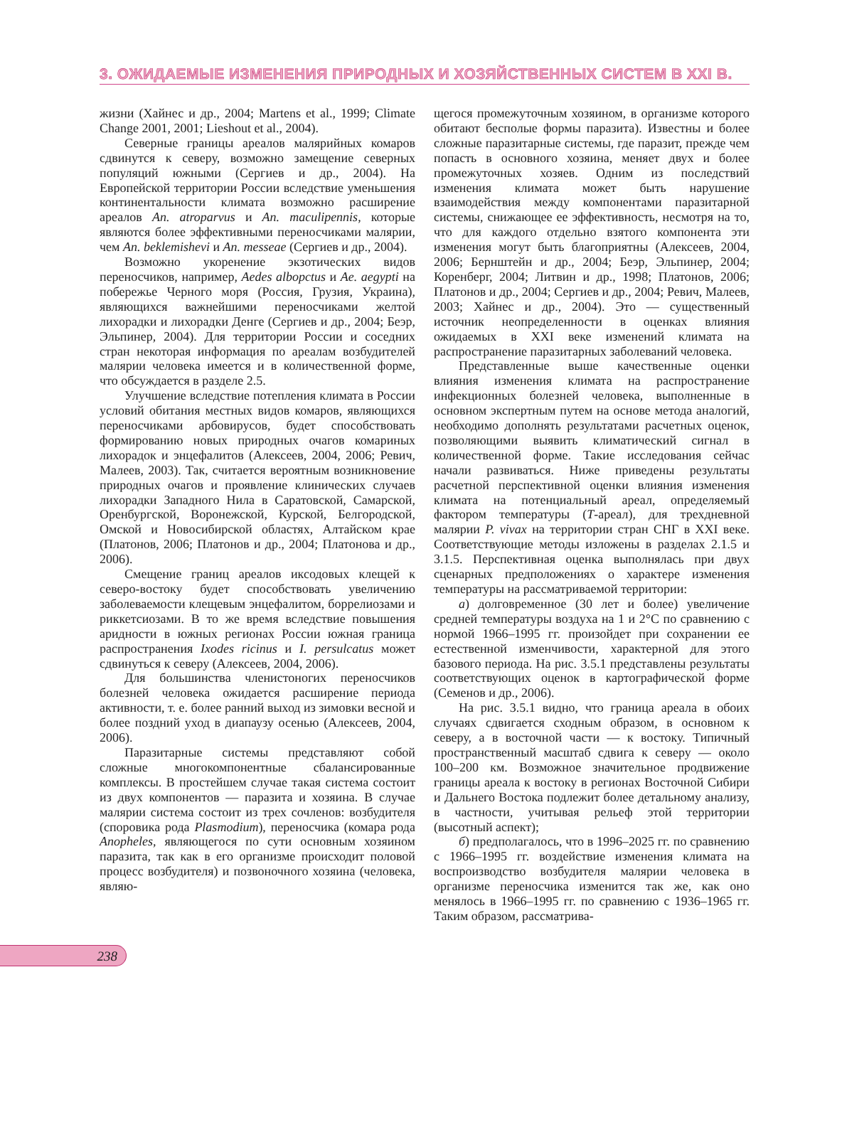3. ОЖИДАЕМЫЕ ИЗМЕНЕНИЯ ПРИРОДНЫХ И ХОЗЯЙСТВЕННЫХ СИСТЕМ В XXI В.
жизни (Хайнес и др., 2004; Martens et al., 1999; Climate Change 2001, 2001; Lieshout et al., 2004).
Северные границы ареалов малярийных комаров сдвинутся к северу, возможно замещение северных популяций южными (Сергиев и др., 2004). На Европейской территории России вследствие уменьшения континентальности климата возможно расширение ареалов An. atroparvus и An. maculipennis, которые являются более эффективными переносчиками малярии, чем An. beklemishevi и An. messeae (Сергиев и др., 2004).
Возможно укоренение экзотических видов переносчиков, например, Aedes albopctus и Ae. aegypti на побережье Черного моря (Россия, Грузия, Украина), являющихся важнейшими переносчиками желтой лихорадки и лихорадки Денге (Сергиев и др., 2004; Беэр, Эльпинер, 2004). Для территории России и соседних стран некоторая информация по ареалам возбудителей малярии человека имеется и в количественной форме, что обсуждается в разделе 2.5.
Улучшение вследствие потепления климата в России условий обитания местных видов комаров, являющихся переносчиками арбовирусов, будет способствовать формированию новых природных очагов комариных лихорадок и энцефалитов (Алексеев, 2004, 2006; Ревич, Малеев, 2003). Так, считается вероятным возникновение природных очагов и проявление клинических случаев лихорадки Западного Нила в Саратовской, Самарской, Оренбургской, Воронежской, Курской, Белгородской, Омской и Новосибирской областях, Алтайском крае (Платонов, 2006; Платонов и др., 2004; Платонова и др., 2006).
Смещение границ ареалов иксодовых клещей к северо-востоку будет способствовать увеличению заболеваемости клещевым энцефалитом, боррелиозами и риккетсиозами. В то же время вследствие повышения аридности в южных регионах России южная граница распространения Ixodes ricinus и I. persulcatus может сдвинуться к северу (Алексеев, 2004, 2006).
Для большинства членистоногих переносчиков болезней человека ожидается расширение периода активности, т. е. более ранний выход из зимовки весной и более поздний уход в диапаузу осенью (Алексеев, 2004, 2006).
Паразитарные системы представляют собой сложные многокомпонентные сбалансированные комплексы. В простейшем случае такая система состоит из двух компонентов — паразита и хозяина. В случае малярии система состоит из трех сочленов: возбудителя (споровика рода Plasmodium), переносчика (комара рода Anopheles, являющегося по сути основным хозяином паразита, так как в его организме происходит половой процесс возбудителя) и позвоночного хозяина (человека, являю-
щегося промежуточным хозяином, в организме которого обитают бесполые формы паразита). Известны и более сложные паразитарные системы, где паразит, прежде чем попасть в основного хозяина, меняет двух и более промежуточных хозяев. Одним из последствий изменения климата может быть нарушение взаимодействия между компонентами паразитарной системы, снижающее ее эффективность, несмотря на то, что для каждого отдельно взятого компонента эти изменения могут быть благоприятны (Алексеев, 2004, 2006; Бернштейн и др., 2004; Беэр, Эльпинер, 2004; Коренберг, 2004; Литвин и др., 1998; Платонов, 2006; Платонов и др., 2004; Сергиев и др., 2004; Ревич, Малеев, 2003; Хайнес и др., 2004). Это — существенный источник неопределенности в оценках влияния ожидаемых в XXI веке изменений климата на распространение паразитарных заболеваний человека.
Представленные выше качественные оценки влияния изменения климата на распространение инфекционных болезней человека, выполненные в основном экспертным путем на основе метода аналогий, необходимо дополнять результатами расчетных оценок, позволяющими выявить климатический сигнал в количественной форме. Такие исследования сейчас начали развиваться. Ниже приведены результаты расчетной перспективной оценки влияния изменения климата на потенциальный ареал, определяемый фактором температуры (T-ареал), для трехдневной малярии P. vivax на территории стран СНГ в XXI веке. Соответствующие методы изложены в разделах 2.1.5 и 3.1.5. Перспективная оценка выполнялась при двух сценарных предположениях о характере изменения температуры на рассматриваемой территории:
а) долговременное (30 лет и более) увеличение средней температуры воздуха на 1 и 2°С по сравнению с нормой 1966–1995 гг. произойдет при сохранении ее естественной изменчивости, характерной для этого базового периода. На рис. 3.5.1 представлены результаты соответствующих оценок в картографической форме (Семенов и др., 2006).
На рис. 3.5.1 видно, что граница ареала в обоих случаях сдвигается сходным образом, в основном к северу, а в восточной части — к востоку. Типичный пространственный масштаб сдвига к северу — около 100–200 км. Возможное значительное продвижение границы ареала к востоку в регионах Восточной Сибири и Дальнего Востока подлежит более детальному анализу, в частности, учитывая рельеф этой территории (высотный аспект);
б) предполагалось, что в 1996–2025 гг. по сравнению с 1966–1995 гг. воздействие изменения климата на воспроизводство возбудителя малярии человека в организме переносчика изменится так же, как оно менялось в 1966–1995 гг. по сравнению с 1936–1965 гг. Таким образом, рассматрива-
238